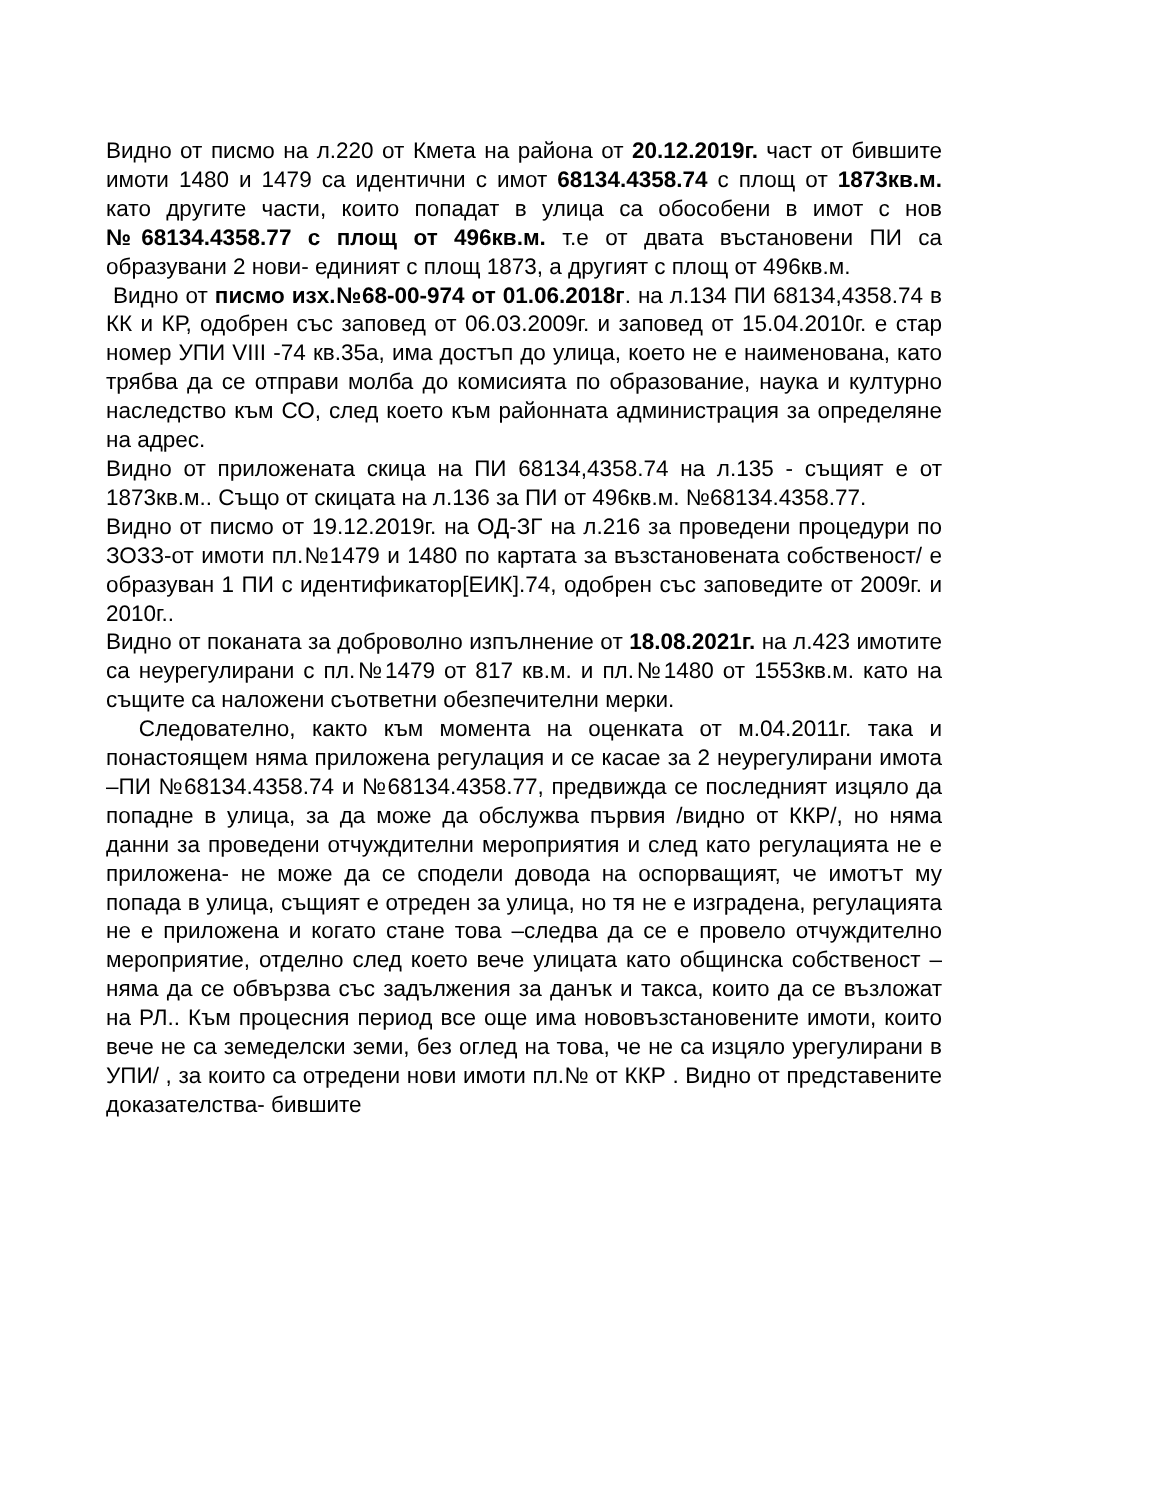Видно от писмо на л.220 от Кмета на района от 20.12.2019г. част от бившите имоти 1480 и 1479 са идентични с имот 68134.4358.74 с площ от 1873кв.м. като другите части, които попадат в улица са обособени в имот с нов №68134.4358.77 с площ от 496кв.м. т.е от двата въстановени ПИ са образувани 2 нови- единият с площ 1873, а другият с площ от 496кв.м.
Видно от писмо изх.№68-00-974 от 01.06.2018г. на л.134 ПИ 68134,4358.74 в КК и КР, одобрен със заповед от 06.03.2009г. и заповед от 15.04.2010г. е стар номер УПИ VIII -74 кв.35а, има достъп до улица, което не е наименована, като трябва да се отправи молба до комисията по образование, наука и културно наследство към СО, след което към районната администрация за определяне на адрес.
Видно от приложената скица на ПИ 68134,4358.74 на л.135 - същият е от 1873кв.м.. Също от скицата на л.136 за ПИ от 496кв.м. №68134.4358.77.
Видно от писмо от 19.12.2019г. на ОД-ЗГ на л.216 за проведени процедури по ЗОЗЗ-от имоти пл.№1479 и 1480 по картата за възстановената собственост/ е образуван 1 ПИ с идентификатор[ЕИК].74, одобрен със заповедите от 2009г. и 2010г..
Видно от поканата за доброволно изпълнение от 18.08.2021г. на л.423 имотите са неурегулирани с пл.№1479 от 817 кв.м. и пл.№1480 от 1553кв.м. като на същите са наложени съответни обезпечителни мерки.
Следователно, както към момента на оценката от м.04.2011г. така и понастоящем няма приложена регулация и се касае за 2 неурегулирани имота –ПИ №68134.4358.74 и №68134.4358.77, предвижда се последният изцяло да попадне в улица, за да може да обслужва първия /видно от ККР/, но няма данни за проведени отчуждителни мероприятия и след като регулацията не е приложена- не може да се сподели довода на оспорващият, че имотът му попада в улица, същият е отреден за улица, но тя не е изградена, регулацията не е приложена и когато стане това –следва да се е провело отчуждително мероприятие, отделно след което вече улицата като общинска собственост – няма да се обвързва със задължения за данък и такса, които да се възложат на РЛ.. Към процесния период все още има нововъзстановените имоти, които вече не са земеделски земи, без оглед на това, че не са изцяло урегулирани в УПИ/ , за които са отредени нови имоти пл.№ от ККР . Видно от представените доказателства- бившите